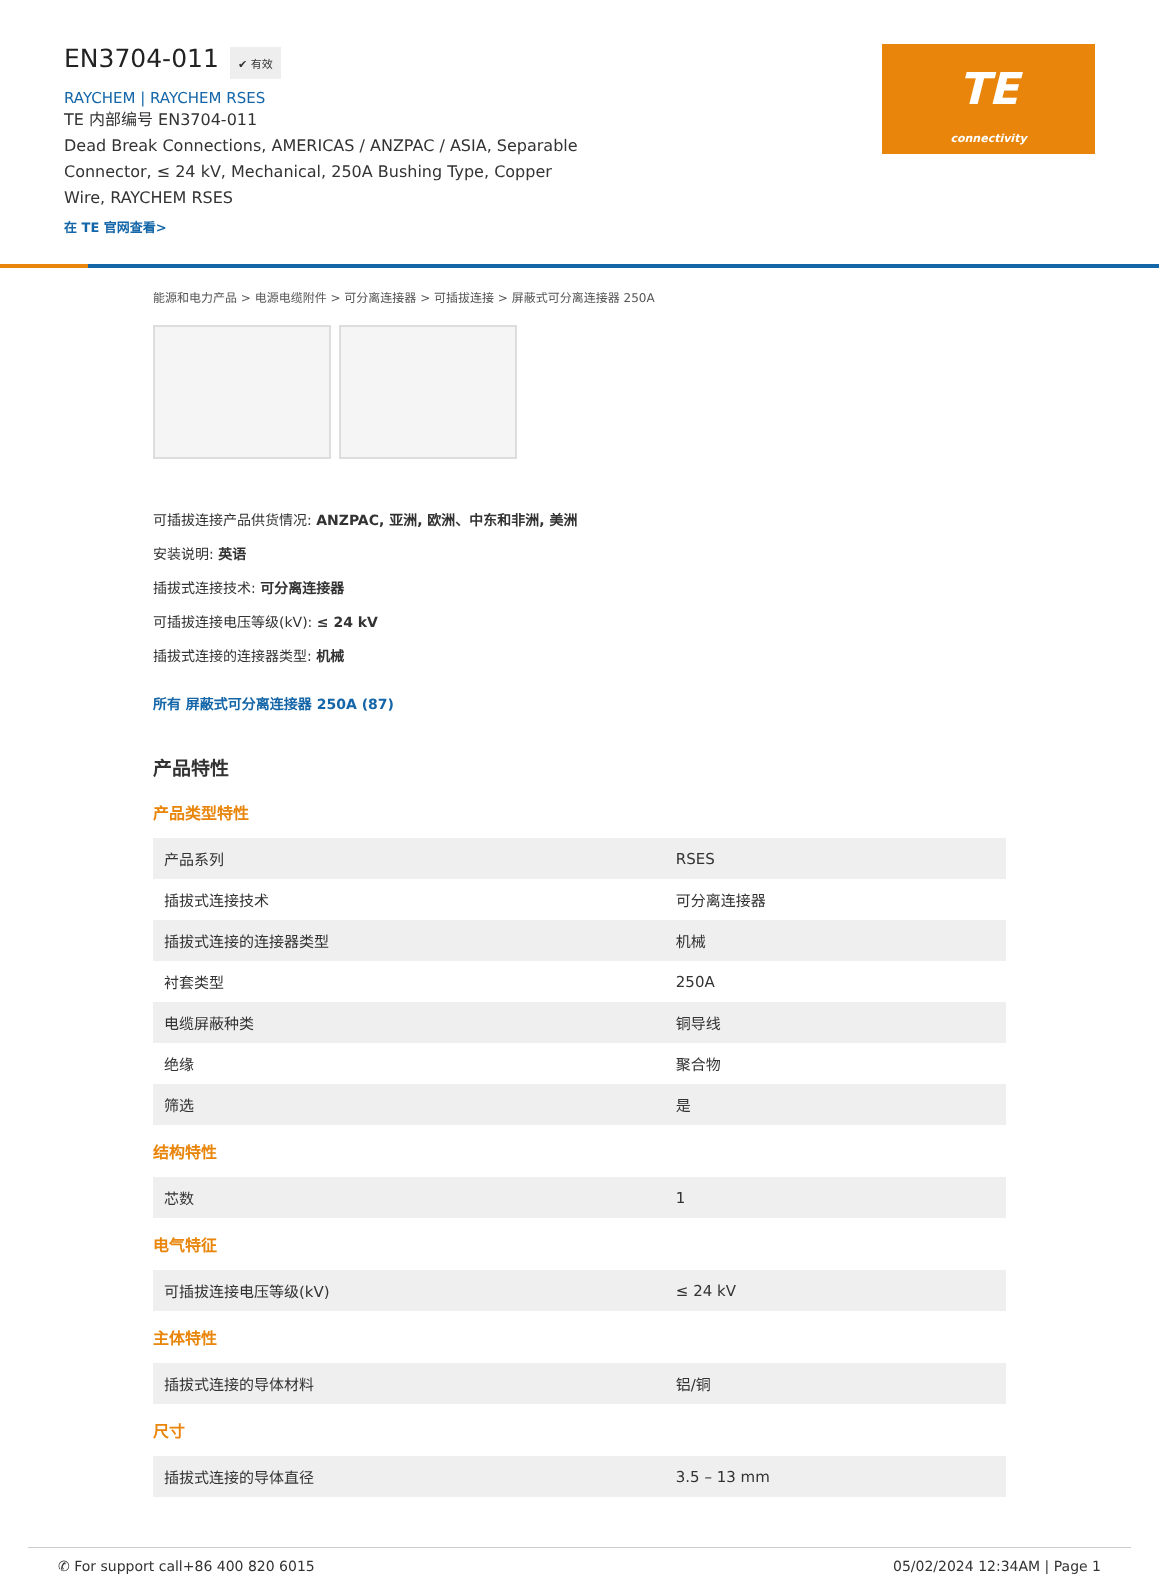TE
connectivity
EN3704-011 ✔ 有效
RAYCHEM | RAYCHEM RSES
TE 内部编号 EN3704-011
Dead Break Connections, AMERICAS / ANZPAC / ASIA, Separable Connector, ≤ 24 kV, Mechanical, 250A Bushing Type, Copper Wire, RAYCHEM RSES
在 TE 官网查看>
能源和电力产品 > 电源电缆附件 > 可分离连接器 > 可插拔连接 > 屏蔽式可分离连接器 250A
可插拔连接产品供货情况: ANZPAC, 亚洲, 欧洲、中东和非洲, 美洲
安装说明: 英语
插拔式连接技术: 可分离连接器
可插拔连接电压等级(kV): ≤ 24 kV
插拔式连接的连接器类型: 机械
所有 屏蔽式可分离连接器 250A (87)
产品特性
产品类型特性
| 产品系列 | RSES |
| 插拔式连接技术 | 可分离连接器 |
| 插拔式连接的连接器类型 | 机械 |
| 衬套类型 | 250A |
| 电缆屏蔽种类 | 铜导线 |
| 绝缘 | 聚合物 |
| 筛选 | 是 |
结构特性
| 芯数 | 1 |
电气特征
| 可插拔连接电压等级(kV) | ≤ 24 kV |
主体特性
| 插拔式连接的导体材料 | 铝/铜 |
尺寸
| 插拔式连接的导体直径 | 3.5 – 13 mm |
✆ For support call+86 400 820 6015 05/02/2024 12:34AM | Page 1